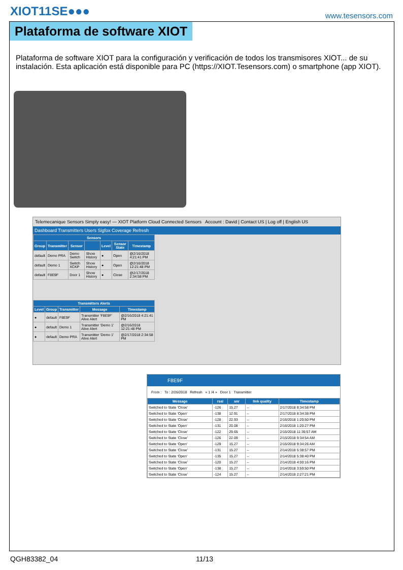XIOT11SE●●●
www.tesensors.com
Plataforma de software XIOT
Plataforma de software XIOT para la configuración y verificación de todos los transmisores XIOT... de su instalación. Esta aplicación está disponible para PC (https://XIOT.Tesensors.com) o smartphone (app XIOT).
Telemecanique Sensors Simply easy! — XIOT Platform Cloud Connected Sensors Account : David | Contact US | Log off | English US
Dashboard Transmitters Users Sigfox Coverage Refresh
| Sensors | | | | | | |
| --- | --- | --- | --- | --- | --- | --- |
| Group | Transmitter | Sensor | | Level | Sensor State | Timestamp |
| default | Demo PRA | Demo Switch | Show History | ● | Open | @2/16/2018 4:21:41 PM |
| default | Demo 1 | Switch XCKP | Show History | ● | Open | @2/16/2018 12:21:48 PM |
| default | F8E9F | Door 1 | Show History | ● | Close | @2/17/2018 2:34:58 PM |
| Transmitters Alerts | | | | |
| --- | --- | --- | --- | --- |
| Level | Group | Transmitter | Message | Timestamp |
| ● | default | F8E9F | Transmitter 'F8E9F' Alive Alert | @2/16/2018 4:21:41 PM |
| ● | default | Demo 1 | Transmitter 'Demo 1' Alive Alert | @2/16/2018 12:21:48 PM |
| ● | default | Demo PRA | Transmitter 'Demo 1' Alive Alert | @2/17/2018 2:34:58 PM |
F8E9F
From : To : 2/26/2018 Refresh « 1 /4 » Door 1 Transmitter
| Message | rssi | snr | link quality | Timestamp |
| --- | --- | --- | --- | --- |
| Switched to State 'Close' | -126 | 15.27 | – | 2/17/2018 8:34:58 PM |
| Switched to State 'Open' | -138 | 12.91 | – | 2/17/2018 8:34:38 PM |
| Switched to State 'Close' | -128 | 22.93 | – | 2/16/2018 1:20:50 PM |
| Switched to State 'Open' | -131 | 20.08 | – | 2/16/2018 1:20:27 PM |
| Switched to State 'Close' | -122 | 29.65 | – | 2/15/2018 11:35:57 AM |
| Switched to State 'Close' | -126 | 22.09 | – | 2/15/2018 9:34:54 AM |
| Switched to State 'Open' | -129 | 15.27 | – | 2/15/2018 9:34:26 AM |
| Switched to State 'Close' | -131 | 15.27 | – | 2/14/2018 5:38:57 PM |
| Switched to State 'Open' | -135 | 15.27 | – | 2/14/2018 5:38:40 PM |
| Switched to State 'Close' | -120 | 15.27 | – | 2/14/2018 4:00:16 PM |
| Switched to State 'Open' | -138 | 15.27 | – | 2/14/2018 3:59:50 PM |
| Switched to State 'Close' | -124 | 15.27 | – | 2/14/2018 2:27:21 PM |
QGH83382_04 11/13